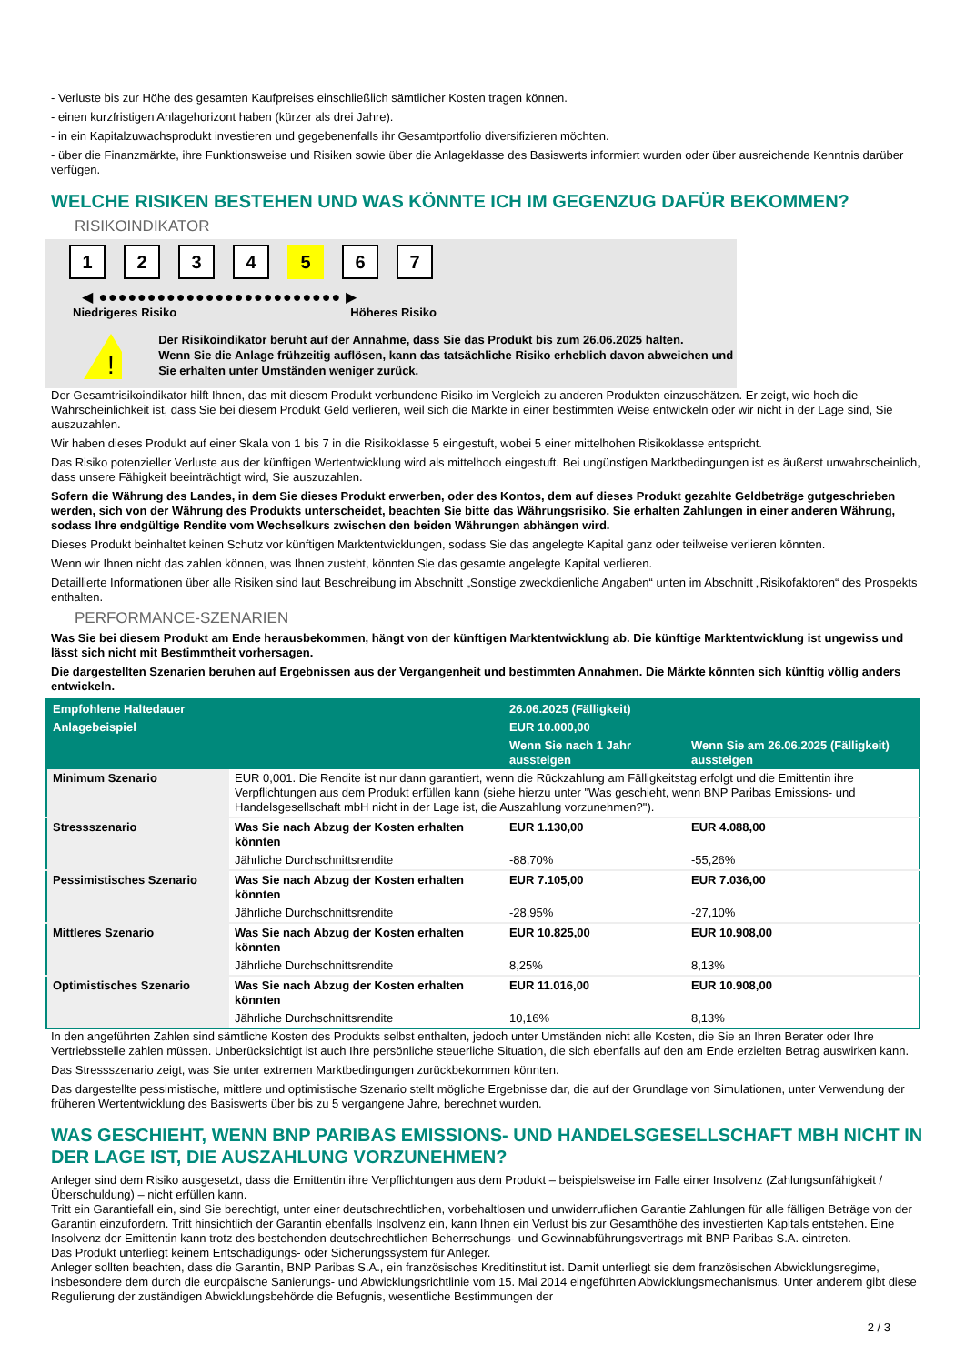- Verluste bis zur Höhe des gesamten Kaufpreises einschließlich sämtlicher Kosten tragen können.
- einen kurzfristigen Anlagehorizont haben (kürzer als drei Jahre).
- in ein Kapitalzuwachsprodukt investieren und gegebenenfalls ihr Gesamtportfolio diversifizieren möchten.
- über die Finanzmärkte, ihre Funktionsweise und Risiken sowie über die Anlageklasse des Basiswerts informiert wurden oder über ausreichende Kenntnis darüber verfügen.
WELCHE RISIKEN BESTEHEN UND WAS KÖNNTE ICH IM GEGENZUG DAFÜR BEKOMMEN?
RISIKOINDIKATOR
1 2 3 4 5 6 7
◀ ●●●●●●●●●●●●●●●●●●●●●●●●● ▶
Niedrigeres Risiko Höheres Risiko
!
Der Risikoindikator beruht auf der Annahme, dass Sie das Produkt bis zum 26.06.2025 halten.
Wenn Sie die Anlage frühzeitig auflösen, kann das tatsächliche Risiko erheblich davon abweichen und Sie erhalten unter Umständen weniger zurück.
Der Gesamtrisikoindikator hilft Ihnen, das mit diesem Produkt verbundene Risiko im Vergleich zu anderen Produkten einzuschätzen. Er zeigt, wie hoch die Wahrscheinlichkeit ist, dass Sie bei diesem Produkt Geld verlieren, weil sich die Märkte in einer bestimmten Weise entwickeln oder wir nicht in der Lage sind, Sie auszuzahlen.
Wir haben dieses Produkt auf einer Skala von 1 bis 7 in die Risikoklasse 5 eingestuft, wobei 5 einer mittelhohen Risikoklasse entspricht.
Das Risiko potenzieller Verluste aus der künftigen Wertentwicklung wird als mittelhoch eingestuft. Bei ungünstigen Marktbedingungen ist es äußerst unwahrscheinlich, dass unsere Fähigkeit beeinträchtigt wird, Sie auszuzahlen.
Sofern die Währung des Landes, in dem Sie dieses Produkt erwerben, oder des Kontos, dem auf dieses Produkt gezahlte Geldbeträge gutgeschrieben werden, sich von der Währung des Produkts unterscheidet, beachten Sie bitte das Währungsrisiko. Sie erhalten Zahlungen in einer anderen Währung, sodass Ihre endgültige Rendite vom Wechselkurs zwischen den beiden Währungen abhängen wird.
Dieses Produkt beinhaltet keinen Schutz vor künftigen Marktentwicklungen, sodass Sie das angelegte Kapital ganz oder teilweise verlieren könnten.
Wenn wir Ihnen nicht das zahlen können, was Ihnen zusteht, könnten Sie das gesamte angelegte Kapital verlieren.
Detaillierte Informationen über alle Risiken sind laut Beschreibung im Abschnitt „Sonstige zweckdienliche Angaben“ unten im Abschnitt „Risikofaktoren“ des Prospekts enthalten.
PERFORMANCE-SZENARIEN
Was Sie bei diesem Produkt am Ende herausbekommen, hängt von der künftigen Marktentwicklung ab. Die künftige Marktentwicklung ist ungewiss und lässt sich nicht mit Bestimmtheit vorhersagen.
Die dargestellten Szenarien beruhen auf Ergebnissen aus der Vergangenheit und bestimmten Annahmen. Die Märkte könnten sich künftig völlig anders entwickeln.
| Empfohlene Haltedauer | | 26.06.2025 (Fälligkeit) | |
| --- | --- | --- | --- |
| Anlagebeispiel | | EUR 10.000,00 | |
| | | Wenn Sie nach 1 Jahr aussteigen | Wenn Sie am 26.06.2025 (Fälligkeit) aussteigen |
| Minimum Szenario | EUR 0,001. Die Rendite ist nur dann garantiert, wenn die Rückzahlung am Fälligkeitstag erfolgt und die Emittentin ihre Verpflichtungen aus dem Produkt erfüllen kann (siehe hierzu unter "Was geschieht, wenn BNP Paribas Emissions- und Handelsgesellschaft mbH nicht in der Lage ist, die Auszahlung vorzunehmen?"). | | |
| Stressszenario | Was Sie nach Abzug der Kosten erhalten könnten | EUR 1.130,00 | EUR 4.088,00 |
| | Jährliche Durchschnittsrendite | -88,70% | -55,26% |
| Pessimistisches Szenario | Was Sie nach Abzug der Kosten erhalten könnten | EUR 7.105,00 | EUR 7.036,00 |
| | Jährliche Durchschnittsrendite | -28,95% | -27,10% |
| Mittleres Szenario | Was Sie nach Abzug der Kosten erhalten könnten | EUR 10.825,00 | EUR 10.908,00 |
| | Jährliche Durchschnittsrendite | 8,25% | 8,13% |
| Optimistisches Szenario | Was Sie nach Abzug der Kosten erhalten könnten | EUR 11.016,00 | EUR 10.908,00 |
| | Jährliche Durchschnittsrendite | 10,16% | 8,13% |
In den angeführten Zahlen sind sämtliche Kosten des Produkts selbst enthalten, jedoch unter Umständen nicht alle Kosten, die Sie an Ihren Berater oder Ihre Vertriebsstelle zahlen müssen. Unberücksichtigt ist auch Ihre persönliche steuerliche Situation, die sich ebenfalls auf den am Ende erzielten Betrag auswirken kann.
Das Stressszenario zeigt, was Sie unter extremen Marktbedingungen zurückbekommen könnten.
Das dargestellte pessimistische, mittlere und optimistische Szenario stellt mögliche Ergebnisse dar, die auf der Grundlage von Simulationen, unter Verwendung der früheren Wertentwicklung des Basiswerts über bis zu 5 vergangene Jahre, berechnet wurden.
WAS GESCHIEHT, WENN BNP PARIBAS EMISSIONS- UND HANDELSGESELLSCHAFT MBH NICHT IN DER LAGE IST, DIE AUSZAHLUNG VORZUNEHMEN?
Anleger sind dem Risiko ausgesetzt, dass die Emittentin ihre Verpflichtungen aus dem Produkt – beispielsweise im Falle einer Insolvenz (Zahlungsunfähigkeit / Überschuldung) – nicht erfüllen kann.
Tritt ein Garantiefall ein, sind Sie berechtigt, unter einer deutschrechtlichen, vorbehaltlosen und unwiderruflichen Garantie Zahlungen für alle fälligen Beträge von der Garantin einzufordern. Tritt hinsichtlich der Garantin ebenfalls Insolvenz ein, kann Ihnen ein Verlust bis zur Gesamthöhe des investierten Kapitals entstehen. Eine Insolvenz der Emittentin kann trotz des bestehenden deutschrechtlichen Beherrschungs- und Gewinnabführungsvertrags mit BNP Paribas S.A. eintreten.
Das Produkt unterliegt keinem Entschädigungs- oder Sicherungssystem für Anleger.
Anleger sollten beachten, dass die Garantin, BNP Paribas S.A., ein französisches Kreditinstitut ist. Damit unterliegt sie dem französischen Abwicklungsregime, insbesondere dem durch die europäische Sanierungs- und Abwicklungsrichtlinie vom 15. Mai 2014 eingeführten Abwicklungsmechanismus. Unter anderem gibt diese Regulierung der zuständigen Abwicklungsbehörde die Befugnis, wesentliche Bestimmungen der
2 / 3